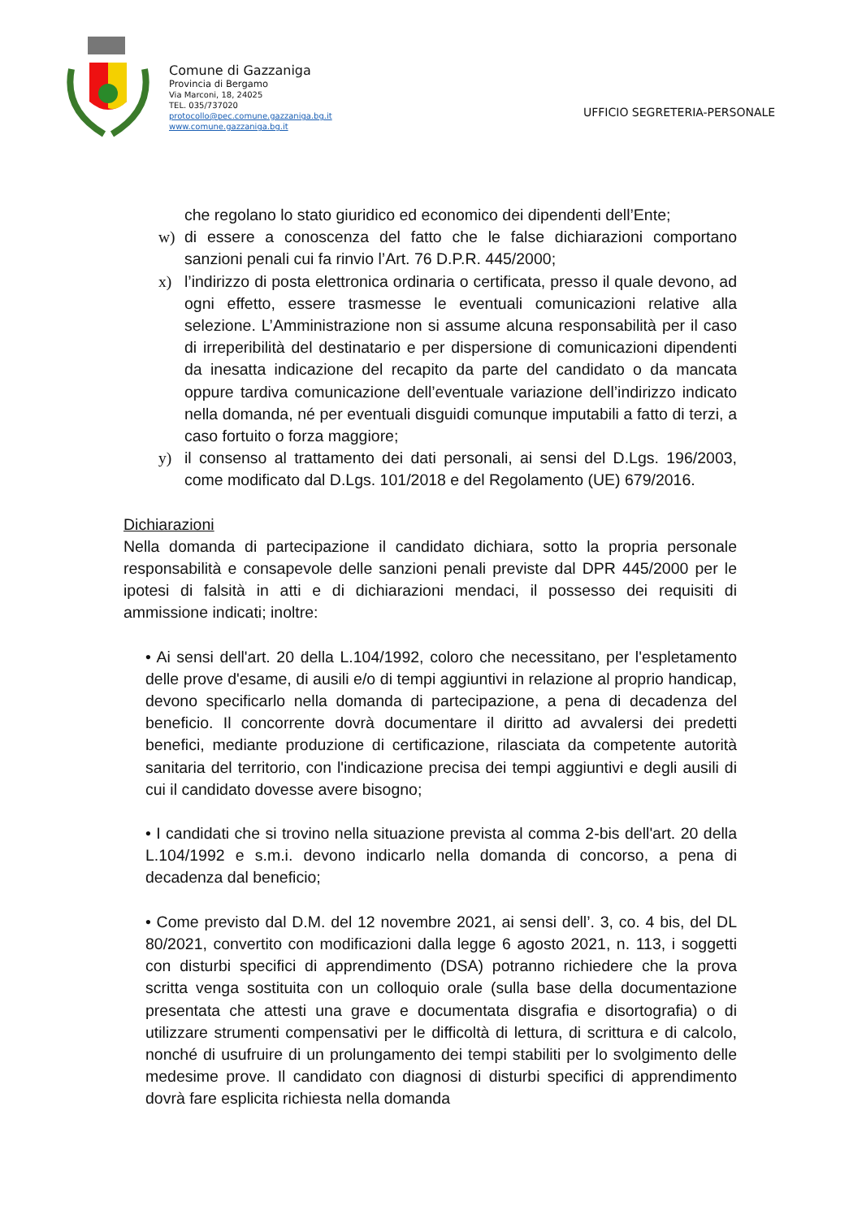Comune di Gazzaniga
Provincia di Bergamo
Via Marconi, 18, 24025
TEL. 035/737020
protocollo@pec.comune.gazzaniga.bg.it
www.comune.gazzaniga.bg.it
UFFICIO SEGRETERIA-PERSONALE
che regolano lo stato giuridico ed economico dei dipendenti dell’Ente;
w) di essere a conoscenza del fatto che le false dichiarazioni comportano sanzioni penali cui fa rinvio l’Art. 76 D.P.R. 445/2000;
x) l’indirizzo di posta elettronica ordinaria o certificata, presso il quale devono, ad ogni effetto, essere trasmesse le eventuali comunicazioni relative alla selezione. L’Amministrazione non si assume alcuna responsabilità per il caso di irreperibilità del destinatario e per dispersione di comunicazioni dipendenti da inesatta indicazione del recapito da parte del candidato o da mancata oppure tardiva comunicazione dell’eventuale variazione dell’indirizzo indicato nella domanda, né per eventuali disguidi comunque imputabili a fatto di terzi, a caso fortuito o forza maggiore;
y) il consenso al trattamento dei dati personali, ai sensi del D.Lgs. 196/2003, come modificato dal D.Lgs. 101/2018 e del Regolamento (UE) 679/2016.
Dichiarazioni
Nella domanda di partecipazione il candidato dichiara, sotto la propria personale responsabilità e consapevole delle sanzioni penali previste dal DPR 445/2000 per le ipotesi di falsità in atti e di dichiarazioni mendaci, il possesso dei requisiti di ammissione indicati; inoltre:
• Ai sensi dell'art. 20 della L.104/1992, coloro che necessitano, per l'espletamento delle prove d'esame, di ausili e/o di tempi aggiuntivi in relazione al proprio handicap, devono specificarlo nella domanda di partecipazione, a pena di decadenza del beneficio. Il concorrente dovrà documentare il diritto ad avvalersi dei predetti benefici, mediante produzione di certificazione, rilasciata da competente autorità sanitaria del territorio, con l'indicazione precisa dei tempi aggiuntivi e degli ausili di cui il candidato dovesse avere bisogno;
• I candidati che si trovino nella situazione prevista al comma 2-bis dell'art. 20 della L.104/1992 e s.m.i. devono indicarlo nella domanda di concorso, a pena di decadenza dal beneficio;
• Come previsto dal D.M. del 12 novembre 2021, ai sensi dell’. 3, co. 4 bis, del DL 80/2021, convertito con modificazioni dalla legge 6 agosto 2021, n. 113, i soggetti con disturbi specifici di apprendimento (DSA) potranno richiedere che la prova scritta venga sostituita con un colloquio orale (sulla base della documentazione presentata che attesti una grave e documentata disgrafia e disortografia) o di utilizzare strumenti compensativi per le difficoltà di lettura, di scrittura e di calcolo, nonché di usufruire di un prolungamento dei tempi stabiliti per lo svolgimento delle medesime prove. Il candidato con diagnosi di disturbi specifici di apprendimento dovrà fare esplicita richiesta nella domanda